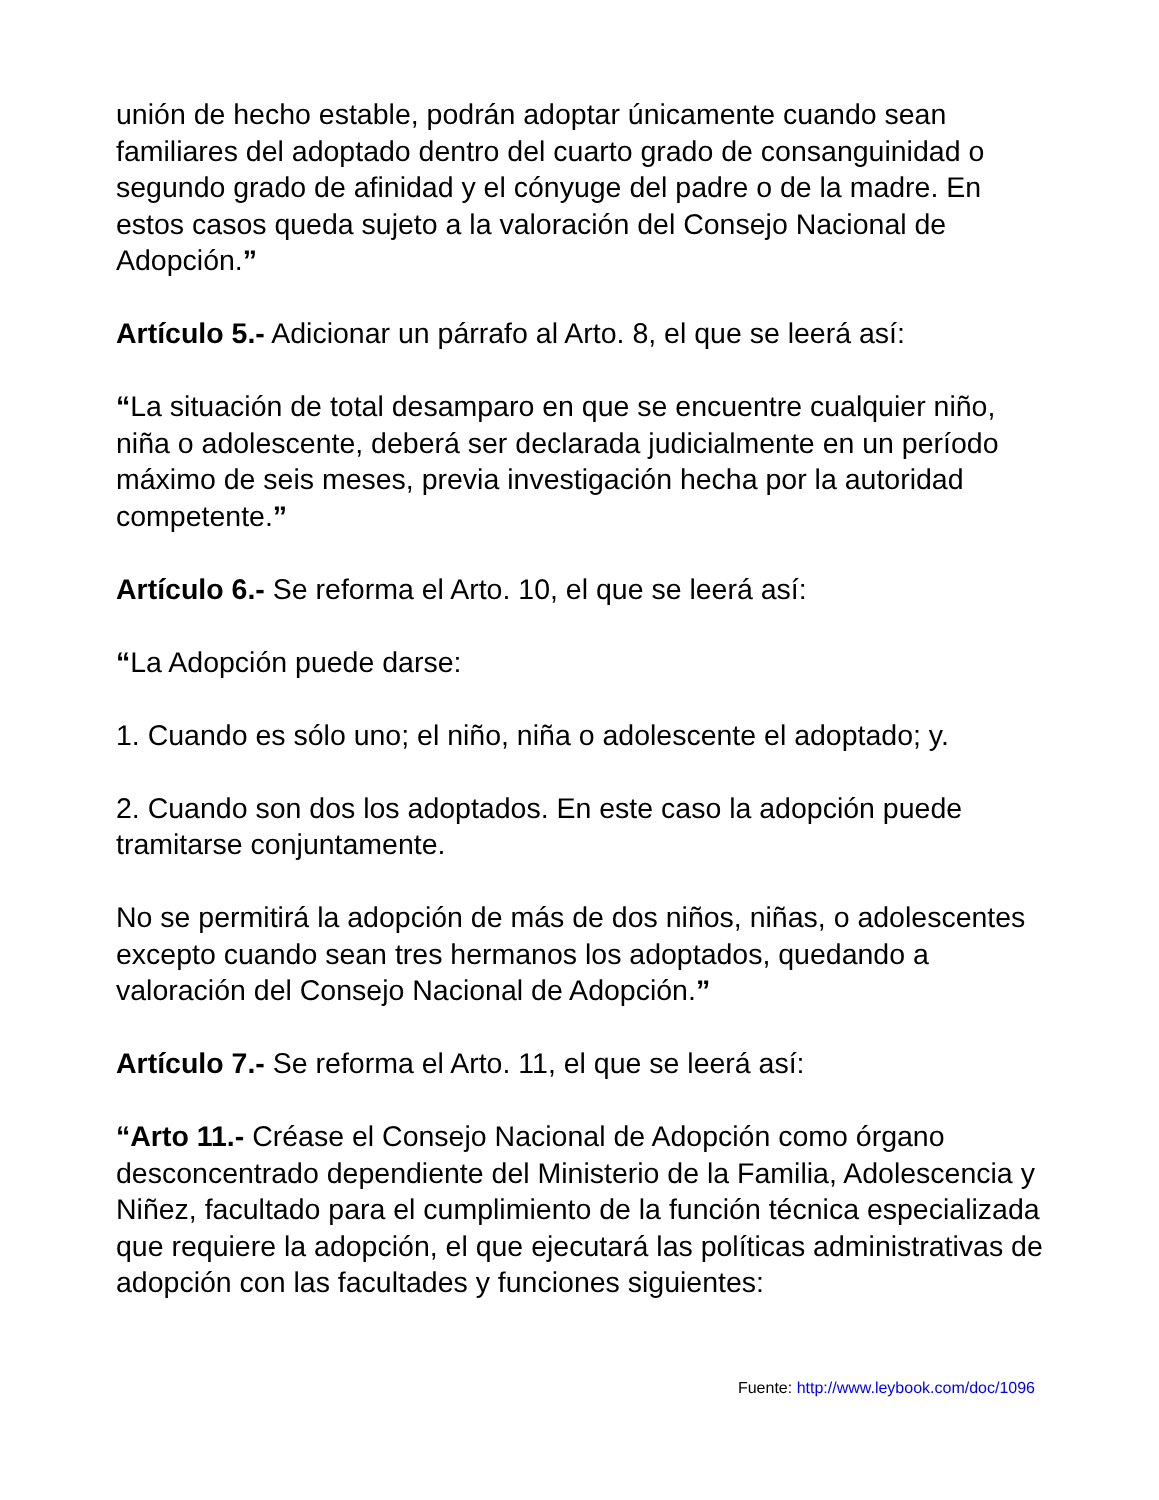unión de hecho estable, podrán adoptar únicamente cuando sean familiares del adoptado dentro del cuarto grado de consanguinidad o segundo grado de afinidad y el cónyuge del padre o de la madre. En estos casos queda sujeto a la valoración del Consejo Nacional de Adopción.”
Artículo 5.- Adicionar un párrafo al Arto. 8, el que se leerá así:
“La situación de total desamparo en que se encuentre cualquier niño, niña o adolescente, deberá ser declarada judicialmente en un período máximo de seis meses, previa investigación hecha por la autoridad competente.”
Artículo 6.- Se reforma el Arto. 10, el que se leerá así:
“La Adopción puede darse:
1. Cuando es sólo uno; el niño, niña o adolescente el adoptado; y.
2. Cuando son dos los adoptados. En este caso la adopción puede tramitarse conjuntamente.
No se permitirá la adopción de más de dos niños, niñas, o adolescentes excepto cuando sean tres hermanos los adoptados, quedando a valoración del Consejo Nacional de Adopción.”
Artículo 7.- Se reforma el Arto. 11, el que se leerá así:
“Arto 11.- Créase el Consejo Nacional de Adopción como órgano desconcentrado dependiente del Ministerio de la Familia, Adolescencia y Niñez, facultado para el cumplimiento de la función técnica especializada que requiere la adopción, el que ejecutará las políticas administrativas de adopción con las facultades y funciones siguientes:
Fuente: http://www.leybook.com/doc/1096